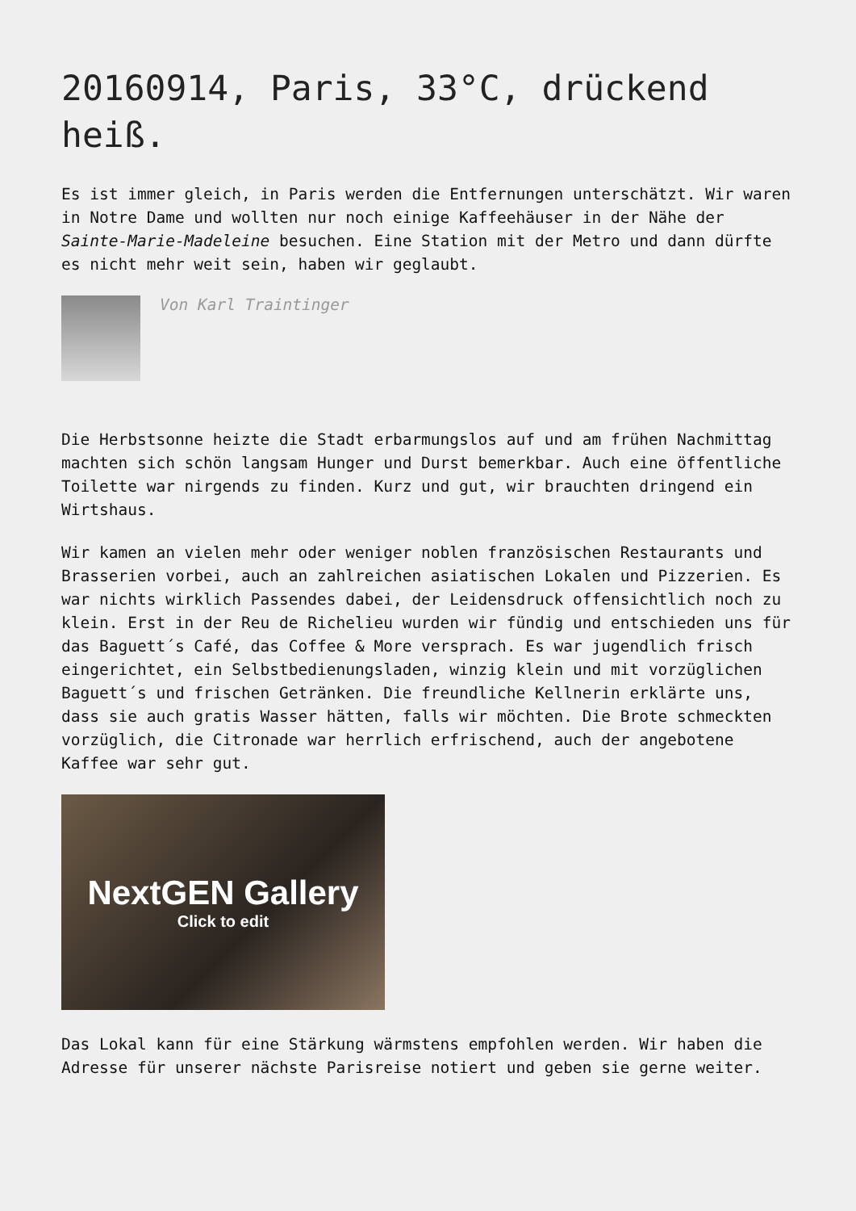20160914, Paris, 33°C, drückend heiß.
Es ist immer gleich, in Paris werden die Entfernungen unterschätzt. Wir waren in Notre Dame und wollten nur noch einige Kaffeehäuser in der Nähe der Sainte-Marie-Madeleine besuchen. Eine Station mit der Metro und dann dürfte es nicht mehr weit sein, haben wir geglaubt.
Von Karl Traintinger
Die Herbstsonne heizte die Stadt erbarmungslos auf und am frühen Nachmittag machten sich schön langsam Hunger und Durst bemerkbar. Auch eine öffentliche Toilette war nirgends zu finden. Kurz und gut, wir brauchten dringend ein Wirtshaus.
Wir kamen an vielen mehr oder weniger noblen französischen Restaurants und Brasserien vorbei, auch an zahlreichen asiatischen Lokalen und Pizzerien. Es war nichts wirklich Passendes dabei, der Leidensdruck offensichtlich noch zu klein. Erst in der Reu de Richelieu wurden wir fündig und entschieden uns für das Baguett´s Café, das Coffee & More versprach. Es war jugendlich frisch eingerichtet, ein Selbstbedienungsladen, winzig klein und mit vorzüglichen Baguett´s und frischen Getränken. Die freundliche Kellnerin erklärte uns, dass sie auch gratis Wasser hätten, falls wir möchten. Die Brote schmeckten vorzüglich, die Citronade war herrlich erfrischend, auch der angebotene Kaffee war sehr gut.
NextGEN Gallery
Click to edit
Das Lokal kann für eine Stärkung wärmstens empfohlen werden. Wir haben die Adresse für unserer nächste Parisreise notiert und geben sie gerne weiter.